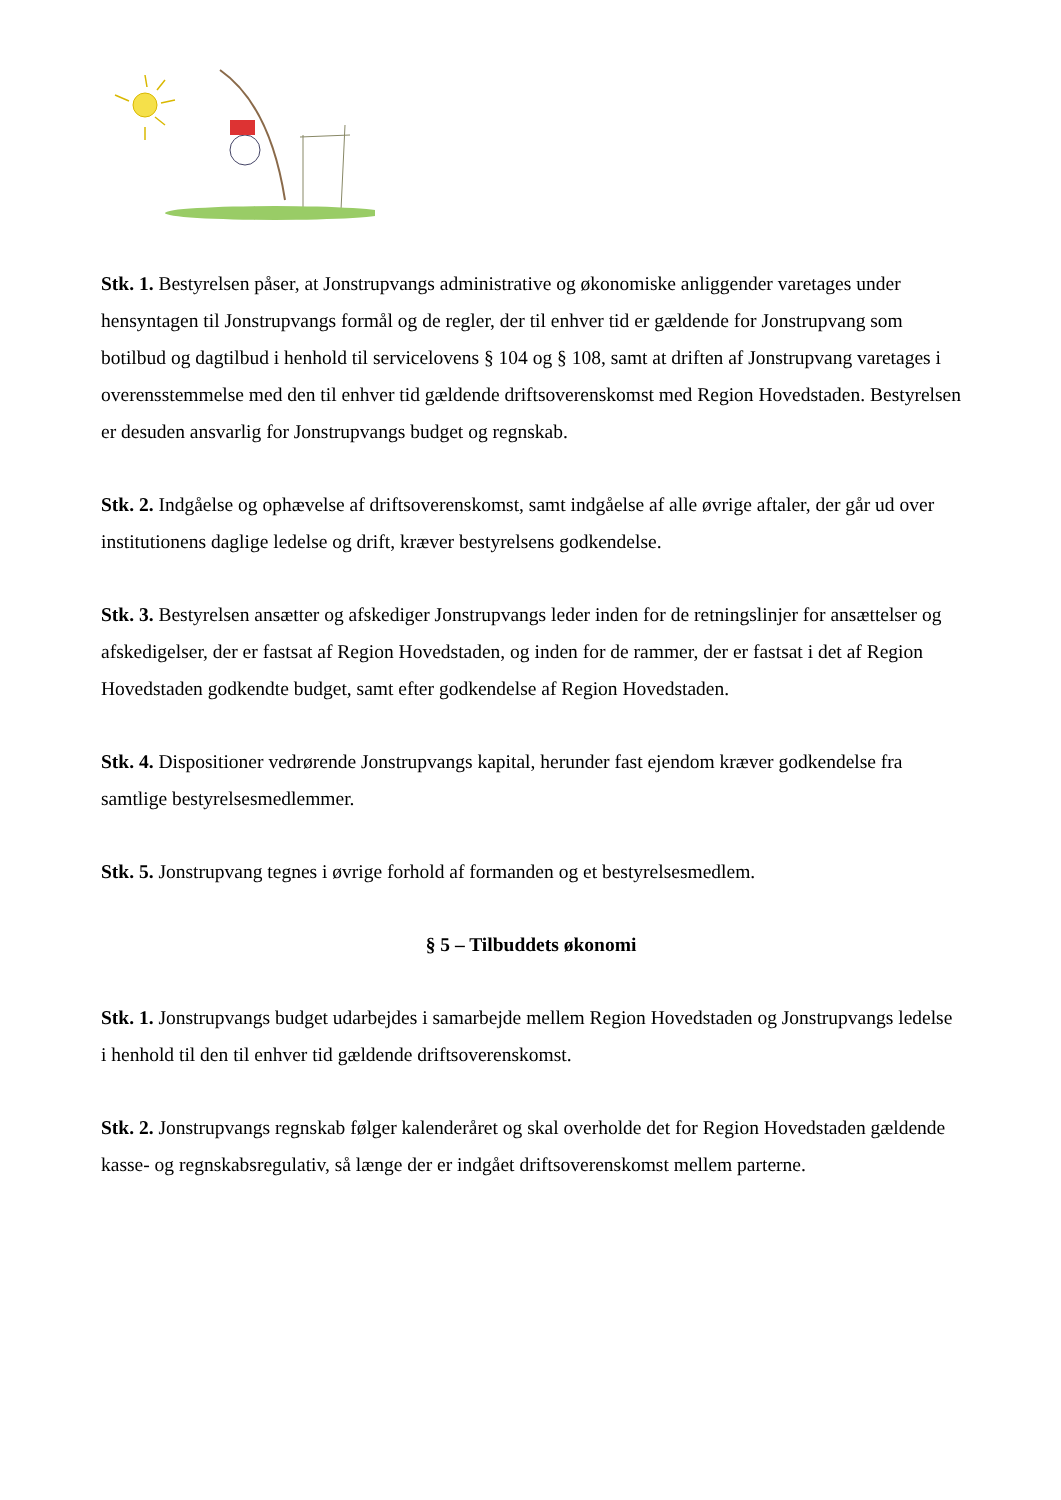Stk. 1. Bestyrelsen påser, at Jonstrupvangs administrative og økonomiske anliggender varetages under hensyntagen til Jonstrupvangs formål og de regler, der til enhver tid er gældende for Jonstrupvang som botilbud og dagtilbud i henhold til servicelovens § 104 og § 108, samt at driften af Jonstrupvang varetages i overensstemmelse med den til enhver tid gældende driftsoverenskomst med Region Hovedstaden. Bestyrelsen er desuden ansvarlig for Jonstrupvangs budget og regnskab.
Stk. 2. Indgåelse og ophævelse af driftsoverenskomst, samt indgåelse af alle øvrige aftaler, der går ud over institutionens daglige ledelse og drift, kræver bestyrelsens godkendelse.
Stk. 3. Bestyrelsen ansætter og afskediger Jonstrupvangs leder inden for de retningslinjer for ansættelser og afskedigelser, der er fastsat af Region Hovedstaden, og inden for de rammer, der er fastsat i det af Region Hovedstaden godkendte budget, samt efter godkendelse af Region Hovedstaden.
Stk. 4. Dispositioner vedrørende Jonstrupvangs kapital, herunder fast ejendom kræver godkendelse fra samtlige bestyrelsesmedlemmer.
Stk. 5. Jonstrupvang tegnes i øvrige forhold af formanden og et bestyrelsesmedlem.
§ 5 – Tilbuddets økonomi
Stk. 1. Jonstrupvangs budget udarbejdes i samarbejde mellem Region Hovedstaden og Jonstrupvangs ledelse i henhold til den til enhver tid gældende driftsoverenskomst.
Stk. 2. Jonstrupvangs regnskab følger kalenderåret og skal overholde det for Region Hovedstaden gældende kasse- og regnskabsregulativ, så længe der er indgået driftsoverenskomst mellem parterne.